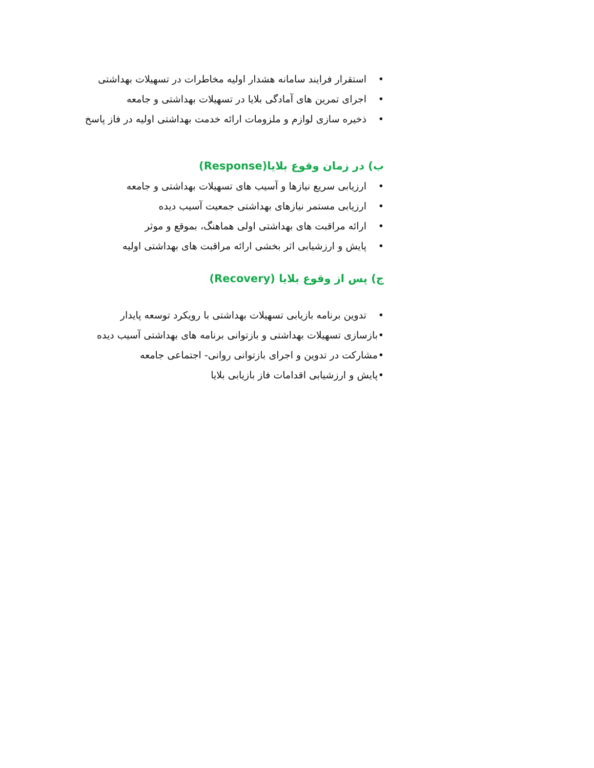• استقرار فرایند سامانه هشدار اولیه مخاطرات در تسهیلات بهداشتی
• اجرای تمرین های آمادگی بلایا در تسهیلات بهداشتی و جامعه
• ذخیره سازی لوازم و ملزومات ارائه خدمت بهداشتی اولیه در فاز پاسخ
ب) در زمان وقوع بلایا(Response)
• ارزیابی سریع نیازها و آسیب های تسهیلات بهداشتی و جامعه
• ارزیابی مستمر نیازهای بهداشتی جمعیت آسیب دیده
• ارائه مراقبت های بهداشتی اولی هماهنگ، بموقع و موثر
• پایش و ارزشیابی اثر بخشی ارائه مراقبت های بهداشتی اولیه
ج) پس از وقوع بلایا (Recovery)
• تدوین برنامه بازیابی تسهیلات بهداشتی با رویکرد توسعه پایدار
• بازسازی تسهیلات بهداشتی و بازتوانی برنامه های بهداشتی آسیب دیده
• مشارکت در تدوین و اجرای بازتوانی روانی- اجتماعی جامعه
• پایش و ارزشیابی اقدامات فاز بازیابی بلایا